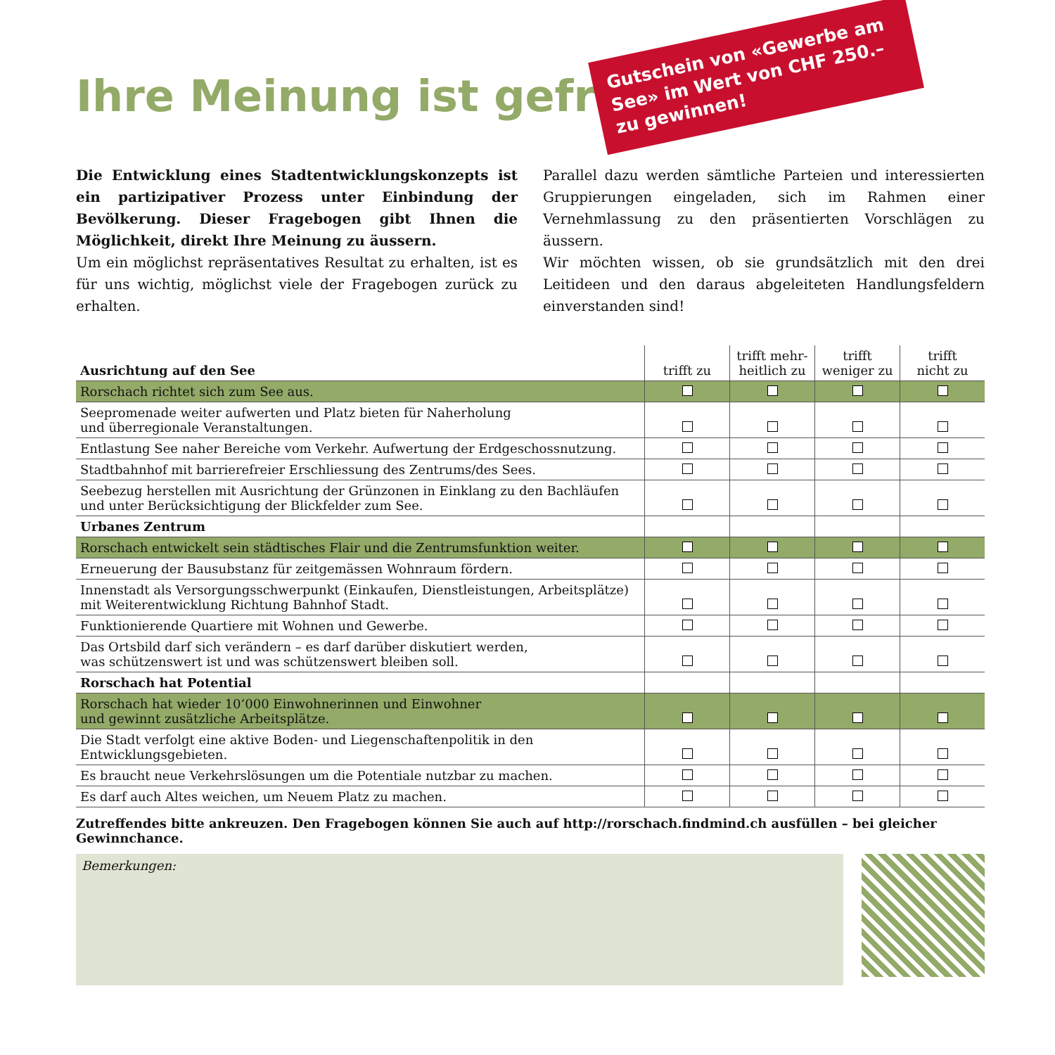Gutschein von «Gewerbe am See» im Wert von CHF 250.– zu gewinnen!
Ihre Meinung ist gefragt
Die Entwicklung eines Stadtentwicklungskonzepts ist ein partizipativer Prozess unter Einbindung der Bevölkerung. Dieser Fragebogen gibt Ihnen die Möglichkeit, direkt Ihre Meinung zu äussern.
Um ein möglichst repräsentatives Resultat zu erhalten, ist es für uns wichtig, möglichst viele der Fragebogen zurück zu erhalten.
Parallel dazu werden sämtliche Parteien und interessierten Gruppierungen eingeladen, sich im Rahmen einer Vernehmlassung zu den präsentierten Vorschlägen zu äussern.
Wir möchten wissen, ob sie grundsätzlich mit den drei Leitideen und den daraus abgeleiteten Handlungsfeldern einverstanden sind!
| Ausrichtung auf den See | trifft zu | trifft mehr- heitlich zu | trifft weniger zu | trifft nicht zu |
| --- | --- | --- | --- | --- |
| Rorschach richtet sich zum See aus. | | | | |
| Seepromenade weiter aufwerten und Platz bieten für Naherholung und überregionale Veranstaltungen. | | | | |
| Entlastung See naher Bereiche vom Verkehr. Aufwertung der Erdgeschossnutzung. | | | | |
| Stadtbahnhof mit barrierefreier Erschliessung des Zentrums/des Sees. | | | | |
| Seebezug herstellen mit Ausrichtung der Grünzonen in Einklang zu den Bachläufen und unter Berücksichtigung der Blickfelder zum See. | | | | |
| Urbanes Zentrum | | | | |
| Rorschach entwickelt sein städtisches Flair und die Zentrumsfunktion weiter. | | | | |
| Erneuerung der Bausubstanz für zeitgemässen Wohnraum fördern. | | | | |
| Innenstadt als Versorgungsschwerpunkt (Einkaufen, Dienstleistungen, Arbeitsplätze) mit Weiterentwicklung Richtung Bahnhof Stadt. | | | | |
| Funktionierende Quartiere mit Wohnen und Gewerbe. | | | | |
| Das Ortsbild darf sich verändern – es darf darüber diskutiert werden, was schützenswert ist und was schützenswert bleiben soll. | | | | |
| Rorschach hat Potential | | | | |
| Rorschach hat wieder 10‘000 Einwohnerinnen und Einwohner und gewinnt zusätzliche Arbeitsplätze. | | | | |
| Die Stadt verfolgt eine aktive Boden- und Liegenschaftenpolitik in den Entwicklungsgebieten. | | | | |
| Es braucht neue Verkehrslösungen um die Potentiale nutzbar zu machen. | | | | |
| Es darf auch Altes weichen, um Neuem Platz zu machen. | | | | |
Zutreffendes bitte ankreuzen. Den Fragebogen können Sie auch auf http://rorschach.findmind.ch ausfüllen – bei gleicher Gewinnchance.
Bemerkungen: